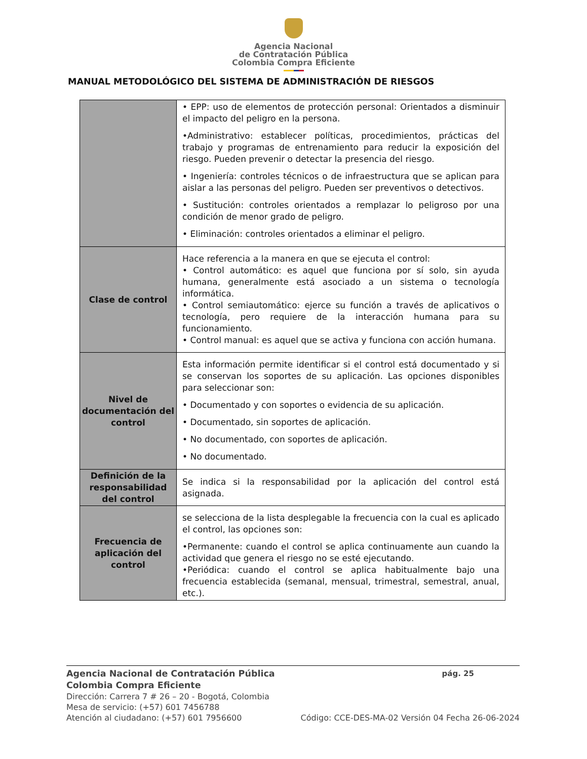Agencia Nacional
de Contratación Pública
Colombia Compra Eficiente
MANUAL METODOLÓGICO DEL SISTEMA DE ADMINISTRACIÓN DE RIESGOS
| | • EPP: uso de elementos de protección personal: Orientados a disminuir el impacto del peligro en la persona. •Administrativo: establecer políticas, procedimientos, prácticas del trabajo y programas de entrenamiento para reducir la exposición del riesgo. Pueden prevenir o detectar la presencia del riesgo. • Ingeniería: controles técnicos o de infraestructura que se aplican para aislar a las personas del peligro. Pueden ser preventivos o detectivos. • Sustitución: controles orientados a remplazar lo peligroso por una condición de menor grado de peligro. • Eliminación: controles orientados a eliminar el peligro. |
| Clase de control | Hace referencia a la manera en que se ejecuta el control: • Control automático: es aquel que funciona por sí solo, sin ayuda humana, generalmente está asociado a un sistema o tecnología informática. • Control semiautomático: ejerce su función a través de aplicativos o tecnología, pero requiere de la interacción humana para su funcionamiento. • Control manual: es aquel que se activa y funciona con acción humana. |
| Nivel de documentación del control | Esta información permite identificar si el control está documentado y si se conservan los soportes de su aplicación. Las opciones disponibles para seleccionar son: • Documentado y con soportes o evidencia de su aplicación. • Documentado, sin soportes de aplicación. • No documentado, con soportes de aplicación. • No documentado. |
| Definición de la responsabilidad del control | Se indica si la responsabilidad por la aplicación del control está asignada. |
| Frecuencia de aplicación del control | se selecciona de la lista desplegable la frecuencia con la cual es aplicado el control, las opciones son: •Permanente: cuando el control se aplica continuamente aun cuando la actividad que genera el riesgo no se esté ejecutando. •Periódica: cuando el control se aplica habitualmente bajo una frecuencia establecida (semanal, mensual, trimestral, semestral, anual, etc.). |
Agencia Nacional de Contratación Pública pág. 25
Colombia Compra Eficiente
Dirección: Carrera 7 # 26 – 20 - Bogotá, Colombia
Mesa de servicio: (+57) 601 7456788
Atención al ciudadano: (+57) 601 7956600 Código: CCE-DES-MA-02 Versión 04 Fecha 26-06-2024